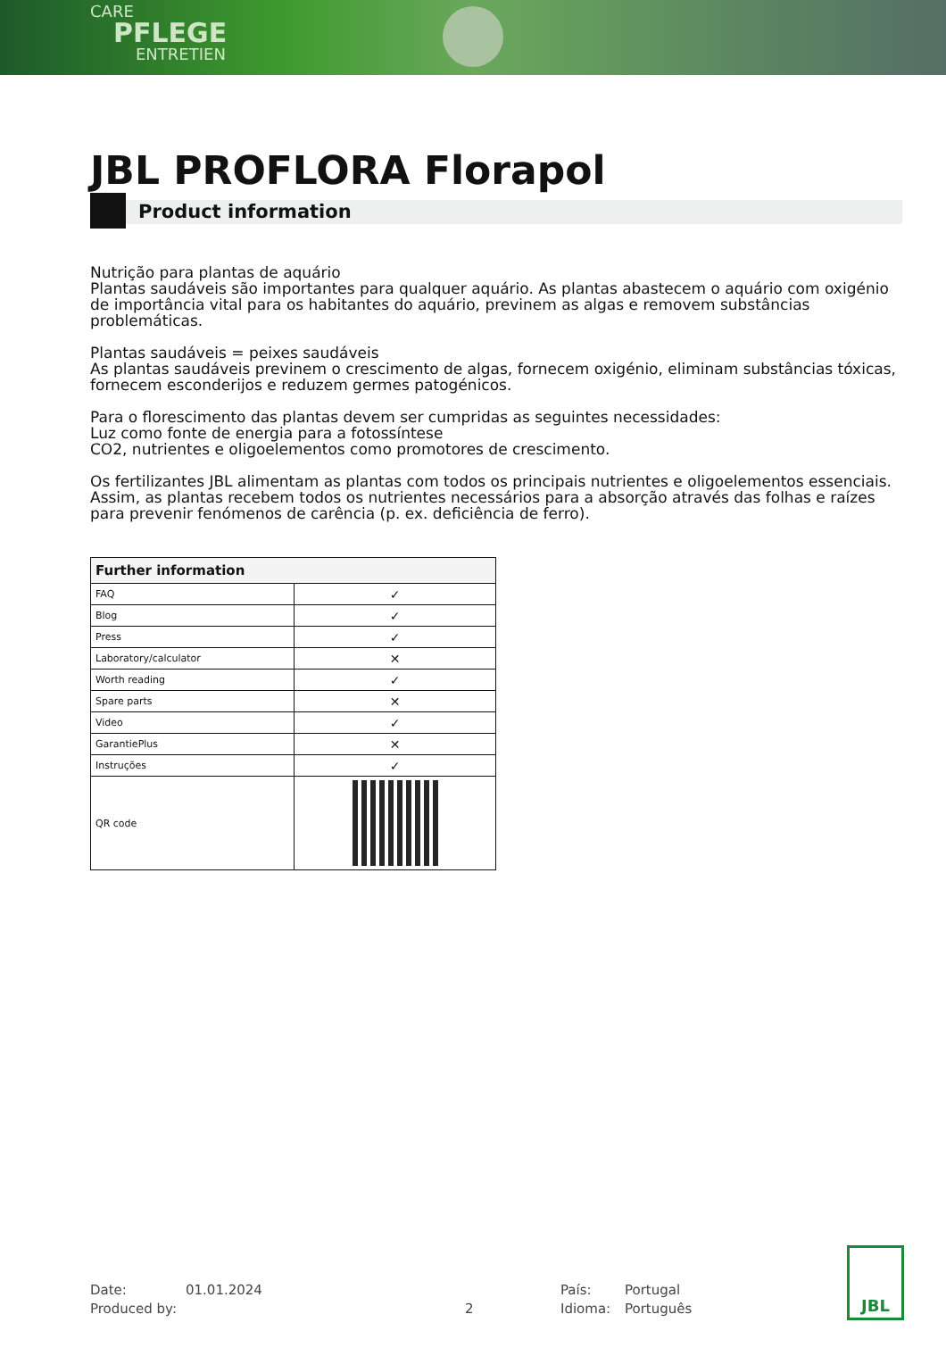CARE
PFLEGE
ENTRETIEN
JBL PROFLORA Florapol
Product information
Nutrição para plantas de aquário
Plantas saudáveis são importantes para qualquer aquário. As plantas abastecem o aquário com oxigénio de importância vital para os habitantes do aquário, previnem as algas e removem substâncias problemáticas.
Plantas saudáveis = peixes saudáveis
As plantas saudáveis previnem o crescimento de algas, fornecem oxigénio, eliminam substâncias tóxicas, fornecem esconderijos e reduzem germes patogénicos.
Para o florescimento das plantas devem ser cumpridas as seguintes necessidades:
Luz como fonte de energia para a fotossíntese
CO2, nutrientes e oligoelementos como promotores de crescimento.
Os fertilizantes JBL alimentam as plantas com todos os principais nutrientes e oligoelementos essenciais. Assim, as plantas recebem todos os nutrientes necessários para a absorção através das folhas e raízes para prevenir fenómenos de carência (p. ex. deficiência de ferro).
| Further information | |
| --- | --- |
| FAQ | ✓ |
| Blog | ✓ |
| Press | ✓ |
| Laboratory/calculator | ✕ |
| Worth reading | ✓ |
| Spare parts | ✕ |
| Video | ✓ |
| GarantiePlus | ✕ |
| Instruções | ✓ |
| QR code | |
Date: 01.01.2024 País: Portugal
Produced by: 2 Idioma: Português
JBL